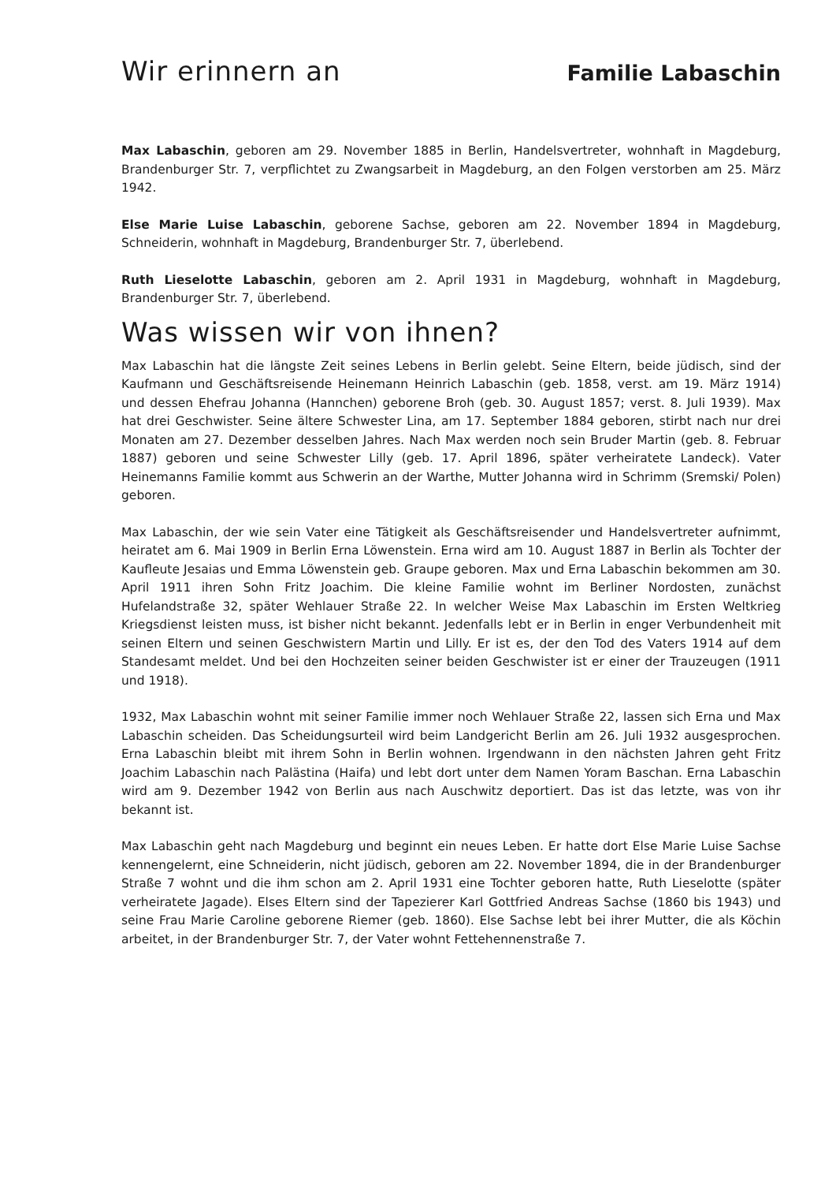Wir erinnern an Familie Labaschin
Max Labaschin, geboren am 29. November 1885 in Berlin, Handelsvertreter, wohnhaft in Magdeburg, Brandenburger Str. 7, verpflichtet zu Zwangsarbeit in Magdeburg, an den Folgen verstorben am 25. März 1942.
Else Marie Luise Labaschin, geborene Sachse, geboren am 22. November 1894 in Magdeburg, Schneiderin, wohnhaft in Magdeburg, Brandenburger Str. 7, überlebend.
Ruth Lieselotte Labaschin, geboren am 2. April 1931 in Magdeburg, wohnhaft in Magdeburg, Brandenburger Str. 7, überlebend.
Was wissen wir von ihnen?
Max Labaschin hat die längste Zeit seines Lebens in Berlin gelebt. Seine Eltern, beide jüdisch, sind der Kaufmann und Geschäftsreisende Heinemann Heinrich Labaschin (geb. 1858, verst. am 19. März 1914) und dessen Ehefrau Johanna (Hannchen) geborene Broh (geb. 30. August 1857; verst. 8. Juli 1939). Max hat drei Geschwister. Seine ältere Schwester Lina, am 17. September 1884 geboren, stirbt nach nur drei Monaten am 27. Dezember desselben Jahres. Nach Max werden noch sein Bruder Martin (geb. 8. Februar 1887) geboren und seine Schwester Lilly (geb. 17. April 1896, später verheiratete Landeck). Vater Heinemanns Familie kommt aus Schwerin an der Warthe, Mutter Johanna wird in Schrimm (Sremski/ Polen) geboren.
Max Labaschin, der wie sein Vater eine Tätigkeit als Geschäftsreisender und Handelsvertreter aufnimmt, heiratet am 6. Mai 1909 in Berlin Erna Löwenstein. Erna wird am 10. August 1887 in Berlin als Tochter der Kaufleute Jesaias und Emma Löwenstein geb. Graupe geboren. Max und Erna Labaschin bekommen am 30. April 1911 ihren Sohn Fritz Joachim. Die kleine Familie wohnt im Berliner Nordosten, zunächst Hufelandstraße 32, später Wehlauer Straße 22. In welcher Weise Max Labaschin im Ersten Weltkrieg Kriegsdienst leisten muss, ist bisher nicht bekannt. Jedenfalls lebt er in Berlin in enger Verbundenheit mit seinen Eltern und seinen Geschwistern Martin und Lilly. Er ist es, der den Tod des Vaters 1914 auf dem Standesamt meldet. Und bei den Hochzeiten seiner beiden Geschwister ist er einer der Trauzeugen (1911 und 1918).
1932, Max Labaschin wohnt mit seiner Familie immer noch Wehlauer Straße 22, lassen sich Erna und Max Labaschin scheiden. Das Scheidungsurteil wird beim Landgericht Berlin am 26. Juli 1932 ausgesprochen. Erna Labaschin bleibt mit ihrem Sohn in Berlin wohnen. Irgendwann in den nächsten Jahren geht Fritz Joachim Labaschin nach Palästina (Haifa) und lebt dort unter dem Namen Yoram Baschan. Erna Labaschin wird am 9. Dezember 1942 von Berlin aus nach Auschwitz deportiert. Das ist das letzte, was von ihr bekannt ist.
Max Labaschin geht nach Magdeburg und beginnt ein neues Leben. Er hatte dort Else Marie Luise Sachse kennengelernt, eine Schneiderin, nicht jüdisch, geboren am 22. November 1894, die in der Brandenburger Straße 7 wohnt und die ihm schon am 2. April 1931 eine Tochter geboren hatte, Ruth Lieselotte (später verheiratete Jagade). Elses Eltern sind der Tapezierer Karl Gottfried Andreas Sachse (1860 bis 1943) und seine Frau Marie Caroline geborene Riemer (geb. 1860). Else Sachse lebt bei ihrer Mutter, die als Köchin arbeitet, in der Brandenburger Str. 7, der Vater wohnt Fettehennenstraße 7.